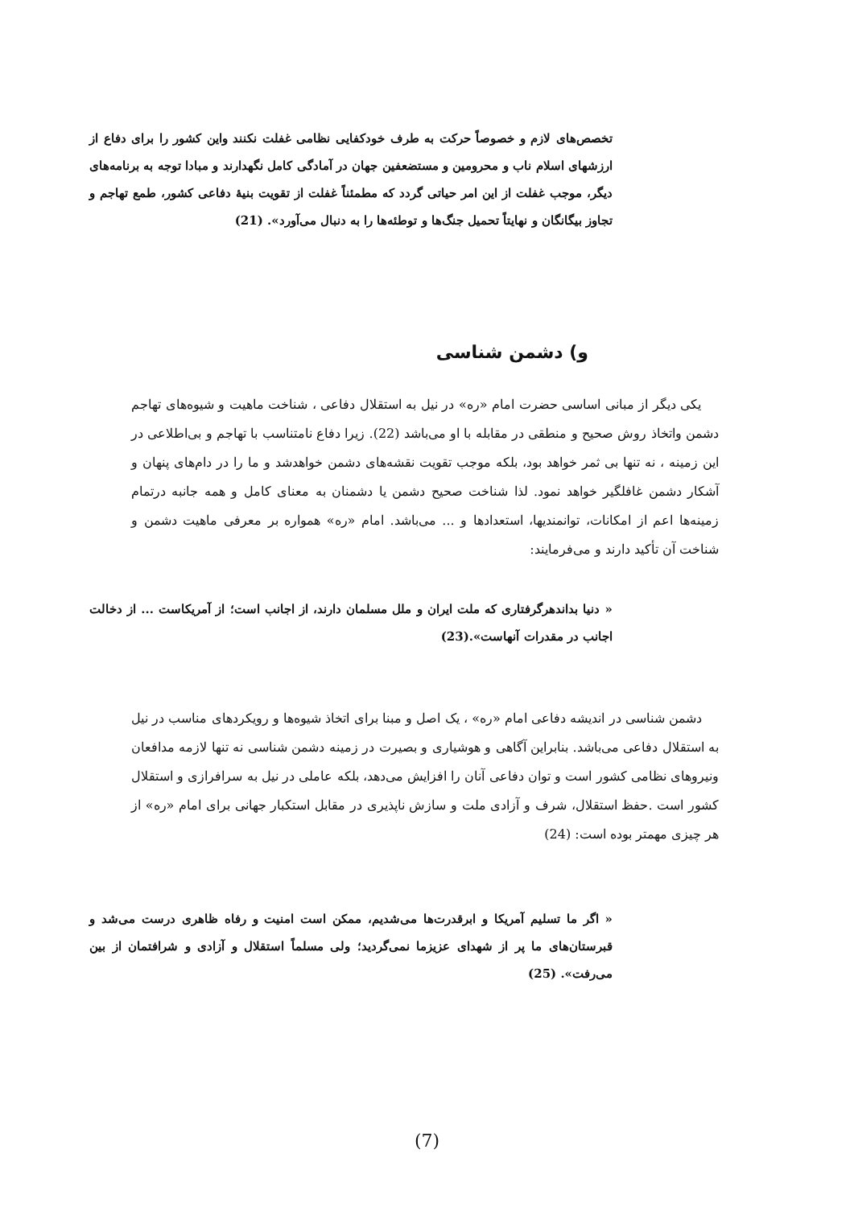تخصص‌های لازم و خصوصاً حرکت به طرف خودکفایی نظامی غفلت نکنند واین کشور را برای دفاع از ارزشهای اسلام ناب و محرومین و مستضعفین جهان در آمادگی کامل نگهدارند و مبادا توجه به برنامه‌های دیگر، موجب غفلت از این امر حیاتی گردد که مطمئناً غفلت از تقویت بنیهٔ دفاعی کشور، طمع تهاجم و تجاوز بیگانگان و نهایتاً تحمیل جنگ‌ها و توطئه‌ها را به دنبال می‌آورد». (21)
و) دشمن شناسی
یکی دیگر از مبانی اساسی حضرت امام «ره» در نیل به استقلال دفاعی ، شناخت ماهیت و شیوه‌های تهاجم دشمن واتخاذ روش صحیح و منطقی در مقابله با او می‌باشد (22). زیرا دفاع نامتناسب با تهاجم و بی‌اطلاعی در این زمینه ، نه تنها بی ثمر خواهد بود، بلکه موجب تقویت نقشه‌های دشمن خواهدشد و ما را در دام‌های پنهان و آشکار دشمن غافلگیر خواهد نمود. لذا شناخت صحیح دشمن یا دشمنان به معنای کامل و همه جانبه درتمام زمینه‌ها اعم از امکانات، توانمندیها، استعدادها و ... می‌باشد. امام «ره» همواره بر معرفی ماهیت دشمن و شناخت آن تأکید دارند و می‌فرمایند:
« دنیا بداندهرگرفتاری که ملت ایران و ملل مسلمان دارند، از اجانب است؛ از آمریکاست ... از دخالت اجانب در مقدرات آنهاست».(23)
دشمن شناسی در اندیشه دفاعی امام «ره» ، یک اصل و مبنا برای اتخاذ شیوه‌ها و رویکردهای مناسب در نیل به استقلال دفاعی می‌باشد. بنابراین آگاهی و هوشیاری و بصیرت در زمینه دشمن شناسی نه تنها لازمه مدافعان ونیروهای نظامی کشور است و توان دفاعی آنان را افزایش می‌دهد، بلکه عاملی در نیل به سرافرازی و استقلال کشور است .حفظ استقلال، شرف و آزادی ملت و سازش ناپذیری در مقابل استکبار جهانی برای امام «ره» از هر چیزی مهمتر بوده است: (24)
« اگر ما تسلیم آمریکا و ابرقدرت‌ها می‌شدیم، ممکن است امنیت و رفاه ظاهری درست می‌شد و قبرستان‌های ما پر از شهدای عزیزما نمی‌گردید؛ ولی مسلماً استقلال و آزادی و شرافتمان از بین می‌رفت». (25)
(7)